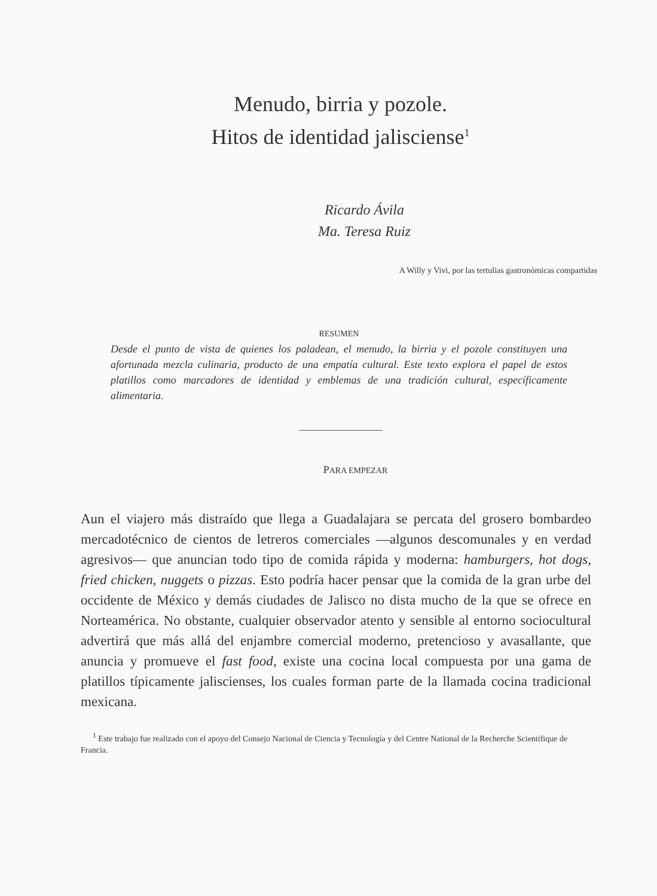Menudo, birria y pozole.
Hitos de identidad jalisciense<sup>1</sup>
Ricardo Ávila
Ma. Teresa Ruiz
A Willy y Vivi, por las tertulias gastronómicas compartidas
RESUMEN
Desde el punto de vista de quienes los paladean, el menudo, la birria y el pozole constituyen una afortunada mezcla culinaria, producto de una empatía cultural. Este texto explora el papel de estos platillos como marcadores de identidad y emblemas de una tradición cultural, específicamente alimentaria.
PARA EMPEZAR
Aun el viajero más distraído que llega a Guadalajara se percata del grosero bombardeo mercadotécnico de cientos de letreros comerciales —algunos descomunales y en verdad agresivos— que anuncian todo tipo de comida rápida y moderna: hamburgers, hot dogs, fried chicken, nuggets o pizzas. Esto podría hacer pensar que la comida de la gran urbe del occidente de México y demás ciudades de Jalisco no dista mucho de la que se ofrece en Norteamérica. No obstante, cualquier observador atento y sensible al entorno sociocultural advertirá que más allá del enjambre comercial moderno, pretencioso y avasallante, que anuncia y promueve el fast food, existe una cocina local compuesta por una gama de platillos típicamente jaliscienses, los cuales forman parte de la llamada cocina tradicional mexicana.
<sup>1</sup> Este trabajo fue realizado con el apoyo del Consejo Nacional de Ciencia y Tecnología y del Centre National de la Recherche Scientifique de Francia.